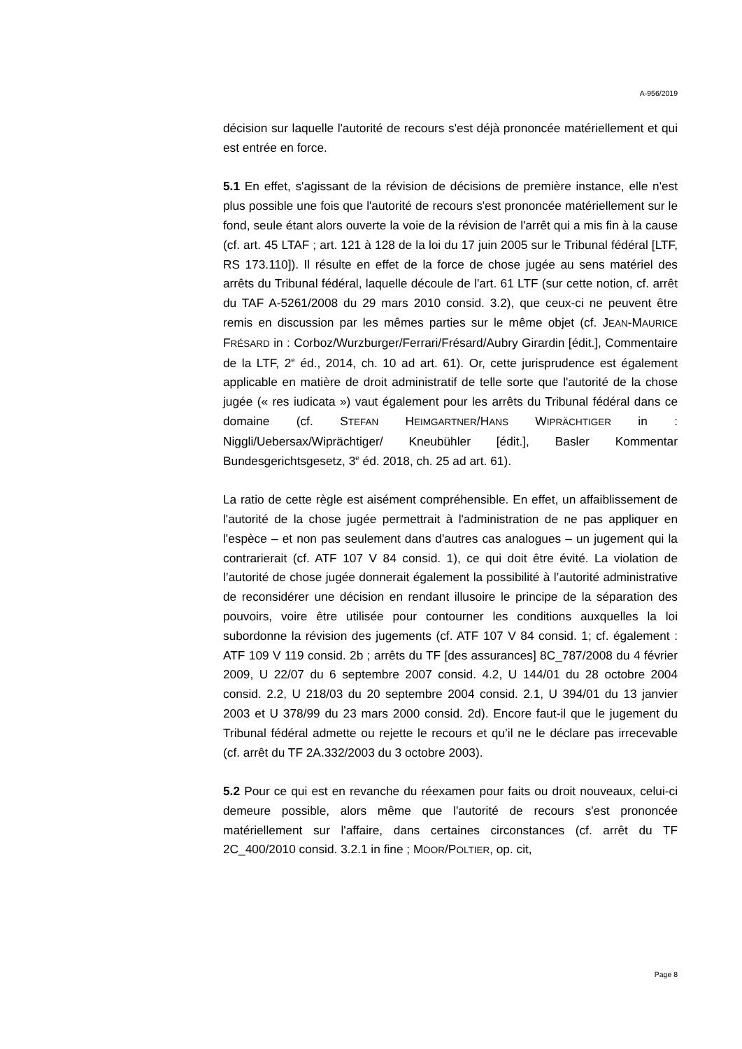A-956/2019
décision sur laquelle l'autorité de recours s'est déjà prononcée matériellement et qui est entrée en force.
5.1 En effet, s'agissant de la révision de décisions de première instance, elle n'est plus possible une fois que l'autorité de recours s'est prononcée matériellement sur le fond, seule étant alors ouverte la voie de la révision de l'arrêt qui a mis fin à la cause (cf. art. 45 LTAF ; art. 121 à 128 de la loi du 17 juin 2005 sur le Tribunal fédéral [LTF, RS 173.110]). Il résulte en effet de la force de chose jugée au sens matériel des arrêts du Tribunal fédéral, laquelle découle de l'art. 61 LTF (sur cette notion, cf. arrêt du TAF A-5261/2008 du 29 mars 2010 consid. 3.2), que ceux-ci ne peuvent être remis en discussion par les mêmes parties sur le même objet (cf. JEAN-MAURICE FRÉSARD in : Corboz/Wurzburger/Ferrari/Frésard/Aubry Girardin [édit.], Commentaire de la LTF, 2<sup>e</sup> éd., 2014, ch. 10 ad art. 61). Or, cette jurisprudence est également applicable en matière de droit administratif de telle sorte que l'autorité de la chose jugée (« res iudicata ») vaut également pour les arrêts du Tribunal fédéral dans ce domaine (cf. STEFAN HEIMGARTNER/HANS WIPRÄCHTIGER in : Niggli/Uebersax/Wiprächtiger/ Kneubühler [édit.], Basler Kommentar Bundesgerichtsgesetz, 3<sup>e</sup> éd. 2018, ch. 25 ad art. 61).
La ratio de cette règle est aisément compréhensible. En effet, un affaiblissement de l'autorité de la chose jugée permettrait à l'administration de ne pas appliquer en l'espèce – et non pas seulement dans d'autres cas analogues – un jugement qui la contrarierait (cf. ATF 107 V 84 consid. 1), ce qui doit être évité. La violation de l’autorité de chose jugée donnerait également la possibilité à l’autorité administrative de reconsidérer une décision en rendant illusoire le principe de la séparation des pouvoirs, voire être utilisée pour contourner les conditions auxquelles la loi subordonne la révision des jugements (cf. ATF 107 V 84 consid. 1; cf. également : ATF 109 V 119 consid. 2b ; arrêts du TF [des assurances] 8C_787/2008 du 4 février 2009, U 22/07 du 6 septembre 2007 consid. 4.2, U 144/01 du 28 octobre 2004 consid. 2.2, U 218/03 du 20 septembre 2004 consid. 2.1, U 394/01 du 13 janvier 2003 et U 378/99 du 23 mars 2000 consid. 2d). Encore faut-il que le jugement du Tribunal fédéral admette ou rejette le recours et qu’il ne le déclare pas irrecevable (cf. arrêt du TF 2A.332/2003 du 3 octobre 2003).
5.2 Pour ce qui est en revanche du réexamen pour faits ou droit nouveaux, celui-ci demeure possible, alors même que l'autorité de recours s'est prononcée matériellement sur l'affaire, dans certaines circonstances (cf. arrêt du TF 2C_400/2010 consid. 3.2.1 in fine ; MOOR/POLTIER, op. cit,
Page 8